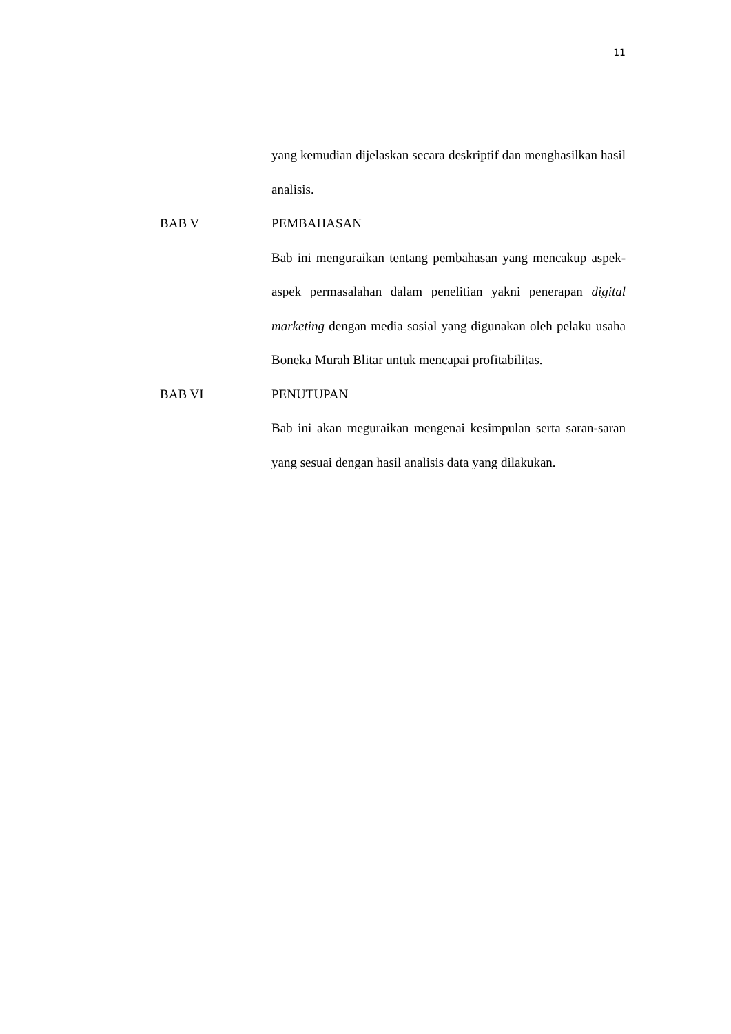11
yang kemudian dijelaskan secara deskriptif dan menghasilkan hasil analisis.
BAB V PEMBAHASAN
Bab ini menguraikan tentang pembahasan yang mencakup aspek-aspek permasalahan dalam penelitian yakni penerapan digital marketing dengan media sosial yang digunakan oleh pelaku usaha Boneka Murah Blitar untuk mencapai profitabilitas.
BAB VI PENUTUPAN
Bab ini akan meguraikan mengenai kesimpulan serta saran-saran yang sesuai dengan hasil analisis data yang dilakukan.